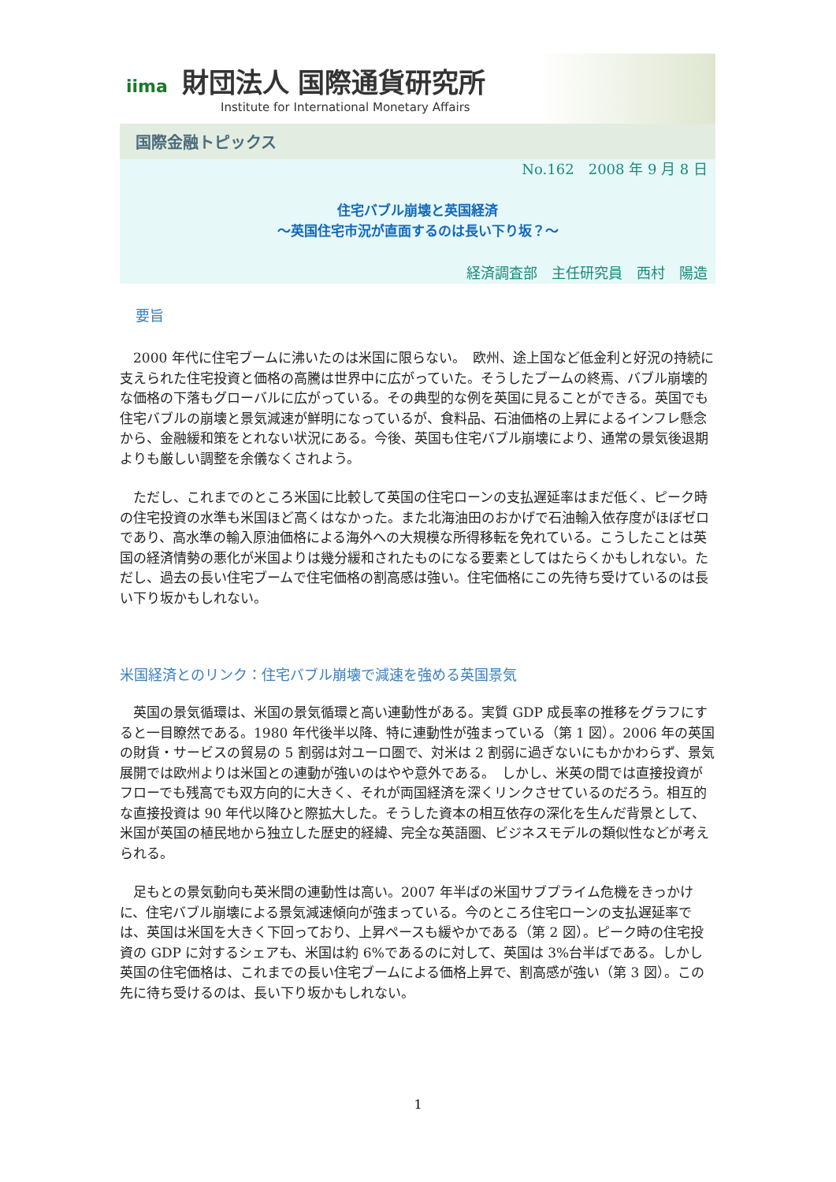iima 財団法人 国際通貨研究所
Institute for International Monetary Affairs
国際金融トピックス
No.162　2008 年 9 月 8 日
住宅バブル崩壊と英国経済
～英国住宅市況が直面するのは長い下り坂？～
経済調査部　主任研究員　西村　陽造
要旨
2000 年代に住宅ブームに沸いたのは米国に限らない。　欧州、途上国など低金利と好況の持続に支えられた住宅投資と価格の高騰は世界中に広がっていた。そうしたブームの終焉、バブル崩壊的な価格の下落もグローバルに広がっている。その典型的な例を英国に見ることができる。英国でも住宅バブルの崩壊と景気減速が鮮明になっているが、食料品、石油価格の上昇によるインフレ懸念から、金融緩和策をとれない状況にある。今後、英国も住宅バブル崩壊により、通常の景気後退期よりも厳しい調整を余儀なくされよう。
ただし、これまでのところ米国に比較して英国の住宅ローンの支払遅延率はまだ低く、ピーク時の住宅投資の水準も米国ほど高くはなかった。また北海油田のおかげで石油輸入依存度がほぼゼロであり、高水準の輸入原油価格による海外への大規模な所得移転を免れている。こうしたことは英国の経済情勢の悪化が米国よりは幾分緩和されたものになる要素としてはたらくかもしれない。ただし、過去の長い住宅ブームで住宅価格の割高感は強い。住宅価格にこの先待ち受けているのは長い下り坂かもしれない。
米国経済とのリンク：住宅バブル崩壊で減速を強める英国景気
英国の景気循環は、米国の景気循環と高い連動性がある。実質 GDP 成長率の推移をグラフにすると一目瞭然である。1980 年代後半以降、特に連動性が強まっている（第 1 図）。2006 年の英国の財貨・サービスの貿易の 5 割弱は対ユーロ圏で、対米は 2 割弱に過ぎないにもかかわらず、景気展開では欧州よりは米国との連動が強いのはやや意外である。　しかし、米英の間では直接投資がフローでも残高でも双方向的に大きく、それが両国経済を深くリンクさせているのだろう。相互的な直接投資は 90 年代以降ひと際拡大した。そうした資本の相互依存の深化を生んだ背景として、米国が英国の植民地から独立した歴史的経緯、完全な英語圏、ビジネスモデルの類似性などが考えられる。
足もとの景気動向も英米間の連動性は高い。2007 年半ばの米国サブプライム危機をきっかけに、住宅バブル崩壊による景気減速傾向が強まっている。今のところ住宅ローンの支払遅延率では、英国は米国を大きく下回っており、上昇ペースも緩やかである（第 2 図）。ピーク時の住宅投資の GDP に対するシェアも、米国は約 6%であるのに対して、英国は 3%台半ばである。しかし英国の住宅価格は、これまでの長い住宅ブームによる価格上昇で、割高感が強い（第 3 図）。この先に待ち受けるのは、長い下り坂かもしれない。
1